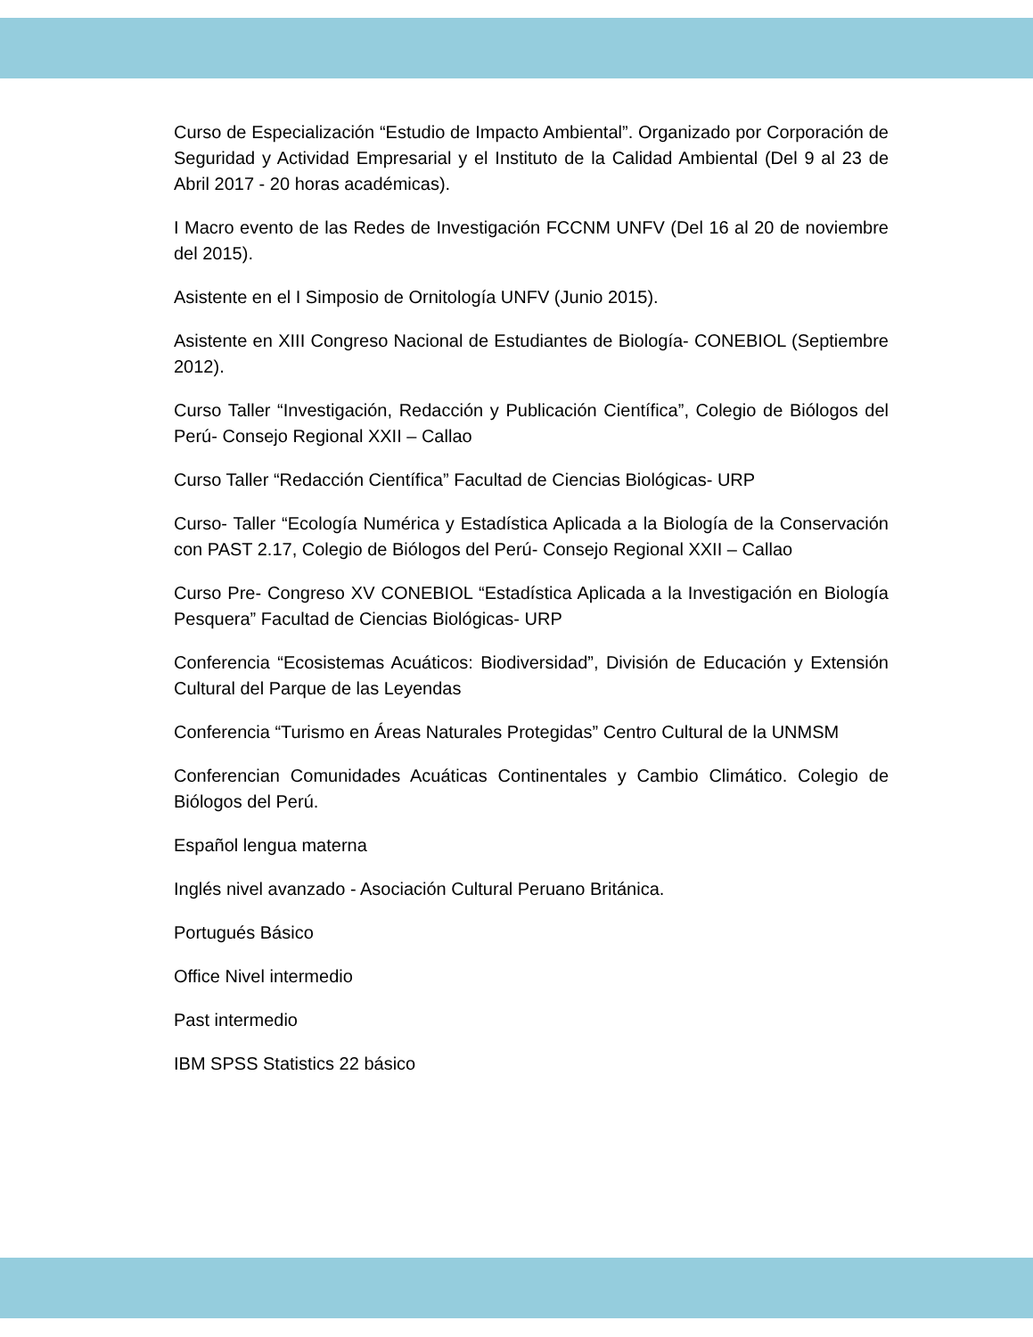Curso de Especialización “Estudio de Impacto Ambiental”. Organizado por Corporación de Seguridad y Actividad Empresarial y el Instituto de la Calidad Ambiental (Del 9 al 23 de Abril 2017 - 20 horas académicas).
I Macro evento de las Redes de Investigación FCCNM UNFV (Del 16 al 20 de noviembre del 2015).
Asistente en el I Simposio de Ornitología UNFV (Junio 2015).
Asistente en XIII Congreso Nacional de Estudiantes de Biología- CONEBIOL (Septiembre 2012).
Curso Taller “Investigación, Redacción y Publicación Científica”, Colegio de Biólogos del Perú- Consejo Regional XXII – Callao
Curso Taller “Redacción Científica” Facultad de Ciencias Biológicas- URP
Curso- Taller “Ecología Numérica y Estadística Aplicada a la Biología de la Conservación con PAST 2.17, Colegio de Biólogos del Perú- Consejo Regional XXII – Callao
Curso Pre- Congreso XV CONEBIOL “Estadística Aplicada a la Investigación en Biología Pesquera” Facultad de Ciencias Biológicas- URP
Conferencia “Ecosistemas Acuáticos: Biodiversidad”, División de Educación y Extensión Cultural del Parque de las Leyendas
Conferencia “Turismo en Áreas Naturales Protegidas” Centro Cultural de la UNMSM
Conferencian Comunidades Acuáticas Continentales y Cambio Climático. Colegio de Biólogos del Perú.
Español lengua materna
Inglés nivel avanzado - Asociación Cultural Peruano Británica.
Portugués Básico
Office Nivel intermedio
Past intermedio
IBM SPSS Statistics 22 básico